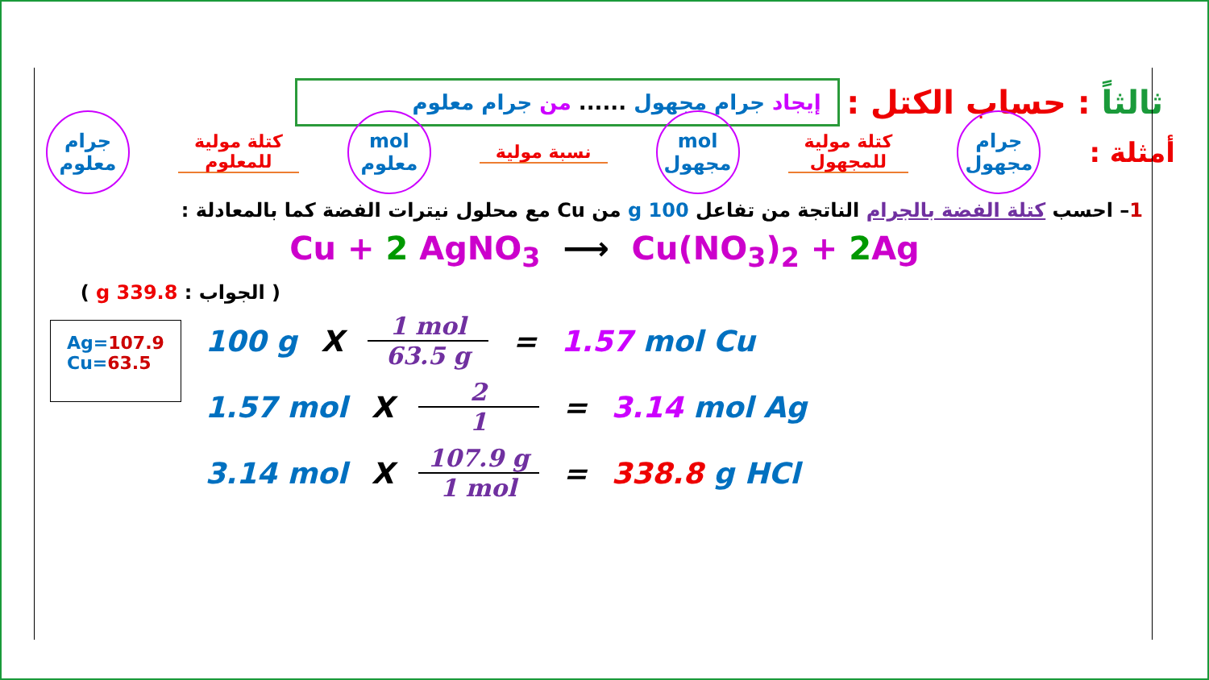إيجاد جرام مجهول ...... من جرام معلوم
ثالثاً : حساب الكتل :
جرام
معلوم
كتلة مولية
للمعلوم
mol
معلوم
نسبة مولية
mol
مجهول
كتلة مولية
للمجهول
جرام
مجهول
أمثلة :
1– احسب كتلة الفضة بالجرام الناتجة من تفاعل 100 g من Cu مع محلول نيترات الفضة كما بالمعادلة :
Cu + 2 AgNO<sub>3</sub> ⟶ Cu(NO<sub>3</sub>)<sub>2</sub> + 2 Ag
( الجواب : 339.8 g )
Ag=107.9
Cu=63.5
100 g X 1 mol 63.5 g = 1.57 mol Cu
1.57 mol X 2 1 = 3.14 mol Ag
3.14 mol X 107.9 g 1 mol = 338.8 g HCl